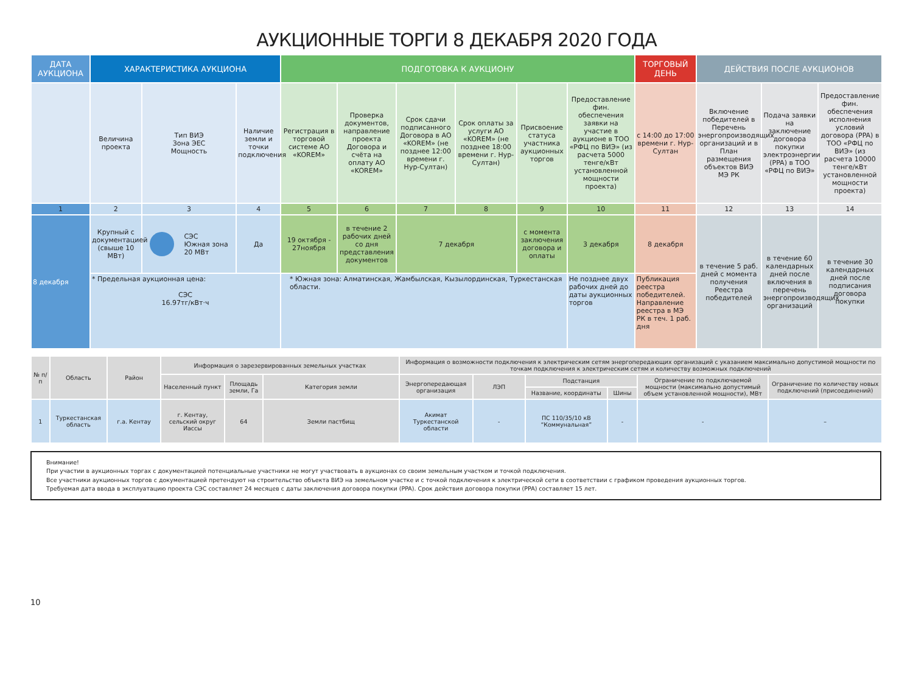АУКЦИОННЫЕ ТОРГИ 8 ДЕКАБРЯ 2020 ГОДА
| ДАТА АУКЦИОНА | ХАРАКТЕРИСТИКА АУКЦИОНА | | | ПОДГОТОВКА К АУКЦИОНУ | | | | | | ТОРГОВЫЙ ДЕНЬ | ДЕЙСТВИЯ ПОСЛЕ АУКЦИОНОВ | | |
| --- | --- | --- | --- | --- | --- | --- | --- | --- | --- | --- | --- | --- | --- |
| | Величина проекта | Тип ВИЭ Зона ЭЕС Мощность | Наличие земли и точки подключения | Регистрация в торговой системе АО «KOREM» | Проверка документов, направление проекта Договора и счёта на оплату АО «KOREM» | Срок сдачи подписанного Договора в АО «KOREM» (не позднее 12:00 времени г. Нур-Султан) | Срок оплаты за услуги АО «KOREM» (не позднее 18:00 времени г. Нур-Султан) | Присвоение статуса участника аукционных торгов | Предоставление фин. обеспечения заявки на участие в аукционе в ТОО «РФЦ по ВИЭ» (из расчета 5000 тенге/кВт установленной мощности проекта) | с 14:00 до 17:00 времени г. Нур-Султан | Включение победителей в Перечень энергопроизводящих организаций и в План размещения объектов ВИЭ МЭ РК | Подача заявки на заключение договора покупки электроэнергии (PPA) в ТОО «РФЦ по ВИЭ» | Предоставление фин. обеспечения исполнения условий договора (PPA) в ТОО «РФЦ по ВИЭ» (из расчета 10000 тенге/кВт установленной мощности проекта) |
| 1 | 2 | 3 | 4 | 5 | 6 | 7 | 8 | 9 | 10 | 11 | 12 | 13 | 14 |
| 8 декабря | Крупный с документацией (свыше 10 МВт) | СЭС Южная зона 20 МВт | Да | 19 октября - 27ноября | в течение 2 рабочих дней со дня представления документов | 7 декабря | | с момента заключения договора и оплаты | 3 декабря | 8 декабря | в течение 5 раб. дней с момента получения Реестра победителей | в течение 60 календарных дней после включения в перечень энергопроизводящих организаций | в течение 30 календарных дней после подписания договора покупки |
| | * Предельная аукционная цена: СЭС 16.97тг/кВт·ч | | | * Южная зона: Алматинская, Жамбылская, Кызылординская, Туркестанская области. | | | | | Не позднее двух рабочих дней до даты аукционных торгов | Публикация реестра победителей. Направление реестра в МЭ РК в теч. 1 раб. дня | | | |
| № п/п | Область | Район | Информация о зарезервированных земельных участках | | | Информация о возможности подключения к электрическим сетям энергопередающих организаций с указанием максимально допустимой мощности по точкам подключения к электрическим сетям и количеству возможных подключений | | | | | |
| --- | --- | --- | --- | --- | --- | --- | --- | --- | --- | --- | --- |
| | | | Населенный пункт | Площадь земли, Га | Категория земли | Энергопередающая организация | ЛЭП | Подстанция | | Ограничение по подключаемой мощности (максимально допустимый объем установленной мощности), МВт | Ограничение по количеству новых подключений (присоединений) |
| | | | | | | | | Название, координаты | Шины | | |
| 1 | Туркестанская область | г.а. Кентау | г. Кентау, сельский округ Иассы | 64 | Земли пастбищ | Акимат Туркестанской области | - | ПС 110/35/10 кВ “Коммунальная” | - | - | – |
Внимание!
При участии в аукционных торгах с документацией потенциальные участники не могут участвовать в аукционах со своим земельным участком и точкой подключения.
Все участники аукционных торгов с документацией претендуют на строительство объекта ВИЭ на земельном участке и с точкой подключения к электрической сети в соответствии с графиком проведения аукционных торгов.
Требуемая дата ввода в эксплуатацию проекта СЭС составляет 24 месяцев с даты заключения договора покупки (PPA). Срок действия договора покупки (PPA) составляет 15 лет.
10